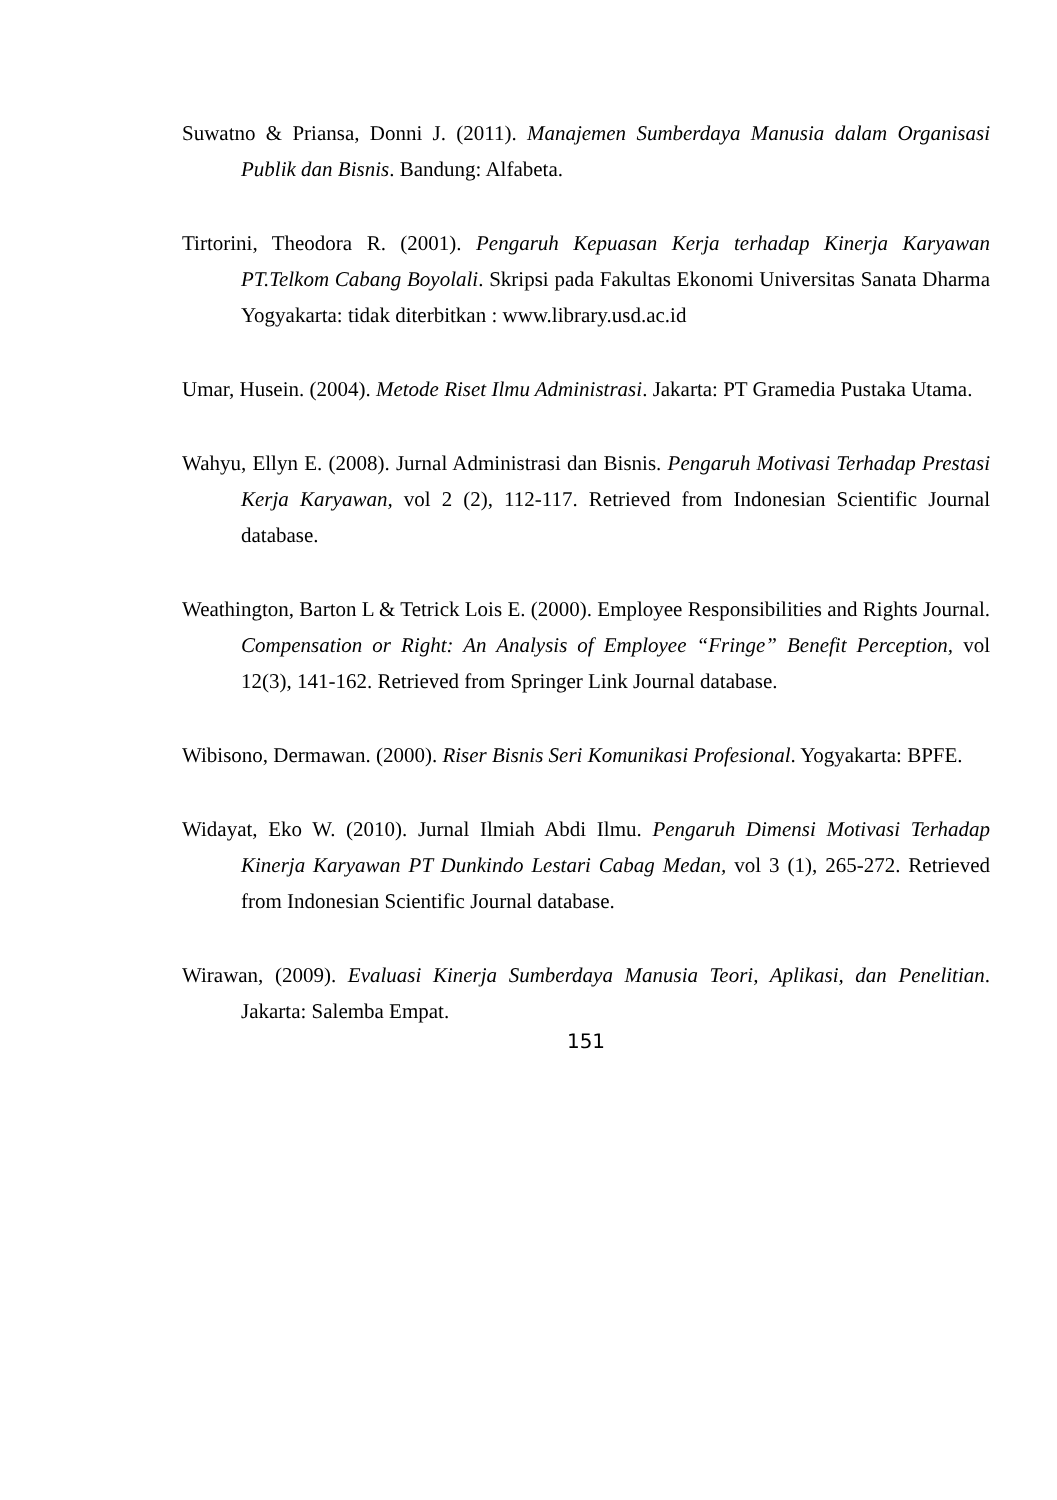Suwatno & Priansa, Donni J. (2011). Manajemen Sumberdaya Manusia dalam Organisasi Publik dan Bisnis. Bandung: Alfabeta.
Tirtorini, Theodora R. (2001). Pengaruh Kepuasan Kerja terhadap Kinerja Karyawan PT.Telkom Cabang Boyolali. Skripsi pada Fakultas Ekonomi Universitas Sanata Dharma Yogyakarta: tidak diterbitkan : www.library.usd.ac.id
Umar, Husein. (2004). Metode Riset Ilmu Administrasi. Jakarta: PT Gramedia Pustaka Utama.
Wahyu, Ellyn E. (2008). Jurnal Administrasi dan Bisnis. Pengaruh Motivasi Terhadap Prestasi Kerja Karyawan, vol 2 (2), 112-117. Retrieved from Indonesian Scientific Journal database.
Weathington, Barton L & Tetrick Lois E. (2000). Employee Responsibilities and Rights Journal. Compensation or Right: An Analysis of Employee “Fringe” Benefit Perception, vol 12(3), 141-162. Retrieved from Springer Link Journal database.
Wibisono, Dermawan. (2000). Riser Bisnis Seri Komunikasi Profesional. Yogyakarta: BPFE.
Widayat, Eko W. (2010). Jurnal Ilmiah Abdi Ilmu. Pengaruh Dimensi Motivasi Terhadap Kinerja Karyawan PT Dunkindo Lestari Cabag Medan, vol 3 (1), 265-272. Retrieved from Indonesian Scientific Journal database.
Wirawan, (2009). Evaluasi Kinerja Sumberdaya Manusia Teori, Aplikasi, dan Penelitian. Jakarta: Salemba Empat.
151